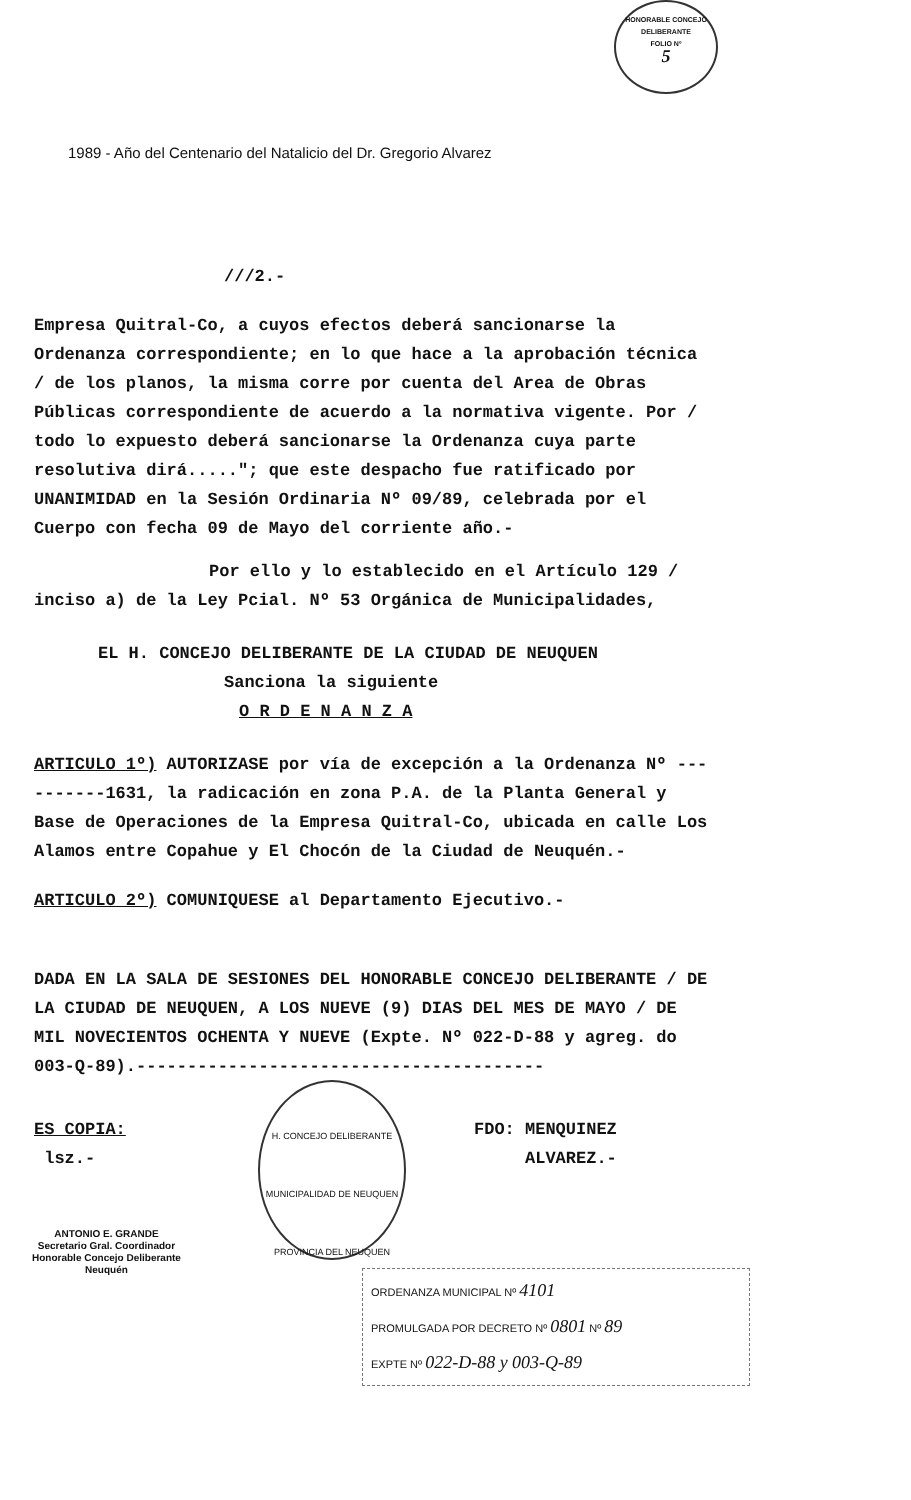HONORABLE CONCEJO DELIBERANTE
FOLIO Nº
5
1989 - Año del Centenario del Natalicio del Dr. Gregorio Alvarez
///2.-
Empresa Quitral-Co, a cuyos efectos deberá sancionarse la Ordenanza correspondiente; en lo que hace a la aprobación técnica / de los planos, la misma corre por cuenta del Area de Obras Públicas correspondiente de acuerdo a la normativa vigente. Por / todo lo expuesto deberá sancionarse la Ordenanza cuya parte resolutiva dirá....."; que este despacho fue ratificado por UNANIMIDAD en la Sesión Ordinaria Nº 09/89, celebrada por el Cuerpo con fecha 09 de Mayo del corriente año.-
Por ello y lo establecido en el Artículo 129 / inciso a) de la Ley Pcial. Nº 53 Orgánica de Municipalidades,
EL H. CONCEJO DELIBERANTE DE LA CIUDAD DE NEUQUEN
Sanciona la siguiente
O R D E N A N Z A
ARTICULO 1º) AUTORIZASE por vía de excepción a la Ordenanza Nº ----------1631, la radicación en zona P.A. de la Planta General y Base de Operaciones de la Empresa Quitral-Co, ubicada en calle Los Alamos entre Copahue y El Chocón de la Ciudad de Neuquén.-
ARTICULO 2º) COMUNIQUESE al Departamento Ejecutivo.-
DADA EN LA SALA DE SESIONES DEL HONORABLE CONCEJO DELIBERANTE / DE LA CIUDAD DE NEUQUEN, A LOS NUEVE (9) DIAS DEL MES DE MAYO / DE MIL NOVECIENTOS OCHENTA Y NUEVE (Expte. Nº 022-D-88 y agreg. do 003-Q-89).----------------------------------------
ES COPIA:
lsz.- FDO: MENQUINEZ
ALVAREZ.-
H. CONCEJO DELIBERANTE
MUNICIPALIDAD DE NEUQUEN
PROVINCIA DEL NEUQUEN
ANTONIO E. GRANDE
Secretario Gral. Coordinador
Honorable Concejo Deliberante
Neuquén
ORDENANZA MUNICIPAL Nº 4101
PROMULGADA POR DECRETO Nº 0801 Nº 89
EXPTE Nº 022-D-88 y 003-Q-89